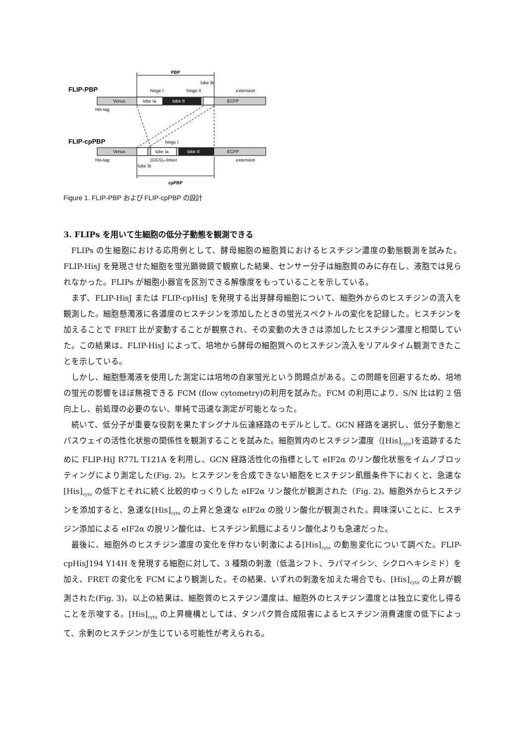PBP
lobe Ib
FLIP-PBP
hinge I
hinge II
extension
Venus
lobe Ia
lobe II
ECFP
His-tag
FLIP-cpPBP
hinge I
Venus
lobe Ia
lobe II
ECFP
His-tag
(GGS)₄-linker
extension
lobe Ib
cpPBP
Figure 1. FLIP-PBP および FLIP-cpPBP の設計
3. FLIPs を用いて生細胞の低分子動態を観測できる
FLIPs の生細胞における応用例として、酵母細胞の細胞質におけるヒスチジン濃度の動態観測を試みた。FLIP-HisJ を発現させた細胞を蛍光顕微鏡で観察した結果、センサー分子は細胞質のみに存在し、液胞では見られなかった。FLIPs が細胞小器官を区別できる解像度をもっていることを示している。
まず、FLIP-HisJ または FLIP-cpHisJ を発現する出芽酵母細胞について、細胞外からのヒスチジンの流入を観測した。細胞懸濁液に各濃度のヒスチジンを添加したときの蛍光スペクトルの変化を記録した。ヒスチジンを加えることで FRET 比が変動することが観察され、その変動の大きさは添加したヒスチジン濃度と相関していた。この結果は、FLIP-HisJ によって、培地から酵母の細胞質へのヒスチジン流入をリアルタイム観測できたことを示している。
しかし、細胞懸濁液を使用した測定には培地の自家蛍光という問題点がある。この問題を回避するため、培地の蛍光の影響をほぼ無視できる FCM (flow cytometry)の利用を試みた。FCM の利用により、S/N 比は約 2 倍向上し、前処理の必要のない、単純で迅速な測定が可能となった。
続いて、低分子が重要な役割を果たすシグナル伝達経路のモデルとして、GCN 経路を選択し、低分子動態とパスウェイの活性化状態の関係性を観測することを試みた。細胞質内のヒスチジン濃度（[His]<sub>cyto</sub>)を追跡するために FLIP-HiJ R77L T121A を利用し、GCN 経路活性化の指標として eIF2α のリン酸化状態をイムノブロッティングにより測定した(Fig. 2)。ヒスチジンを合成できない細胞をヒスチジン飢餓条件下におくと、急速な[His]<sub>cyto</sub> の低下とそれに続く比較的ゆっくりした eIF2α リン酸化が観測された（Fig. 2)。細胞外からヒスチジンを添加すると、急速な[His]<sub>cyto</sub> の上昇と急速な eIF2α の脱リン酸化が観測された。興味深いことに、ヒスチジン添加による eIF2α の脱リン酸化は、ヒスチジン飢餓によるリン酸化よりも急速だった。
最後に、細胞外のヒスチジン濃度の変化を伴わない刺激による[His]<sub>cyto</sub> の動態変化について調べた。FLIP-cpHisJ194 Y14H を発現する細胞に対して、3 種類の刺激（低温シフト、ラパマイシン、シクロヘキシミド）を加え、FRET の変化を FCM により観測した。その結果、いずれの刺激を加えた場合でも、[His]<sub>cyto</sub> の上昇が観測された(Fig. 3)。以上の結果は、細胞質のヒスチジン濃度は、細胞外のヒスチジン濃度とは独立に変化し得ることを示唆する。[His]<sub>cyto</sub> の上昇機構としては、タンパク質合成阻害によるヒスチジン消費速度の低下によって、余剰のヒスチジンが生じている可能性が考えられる。